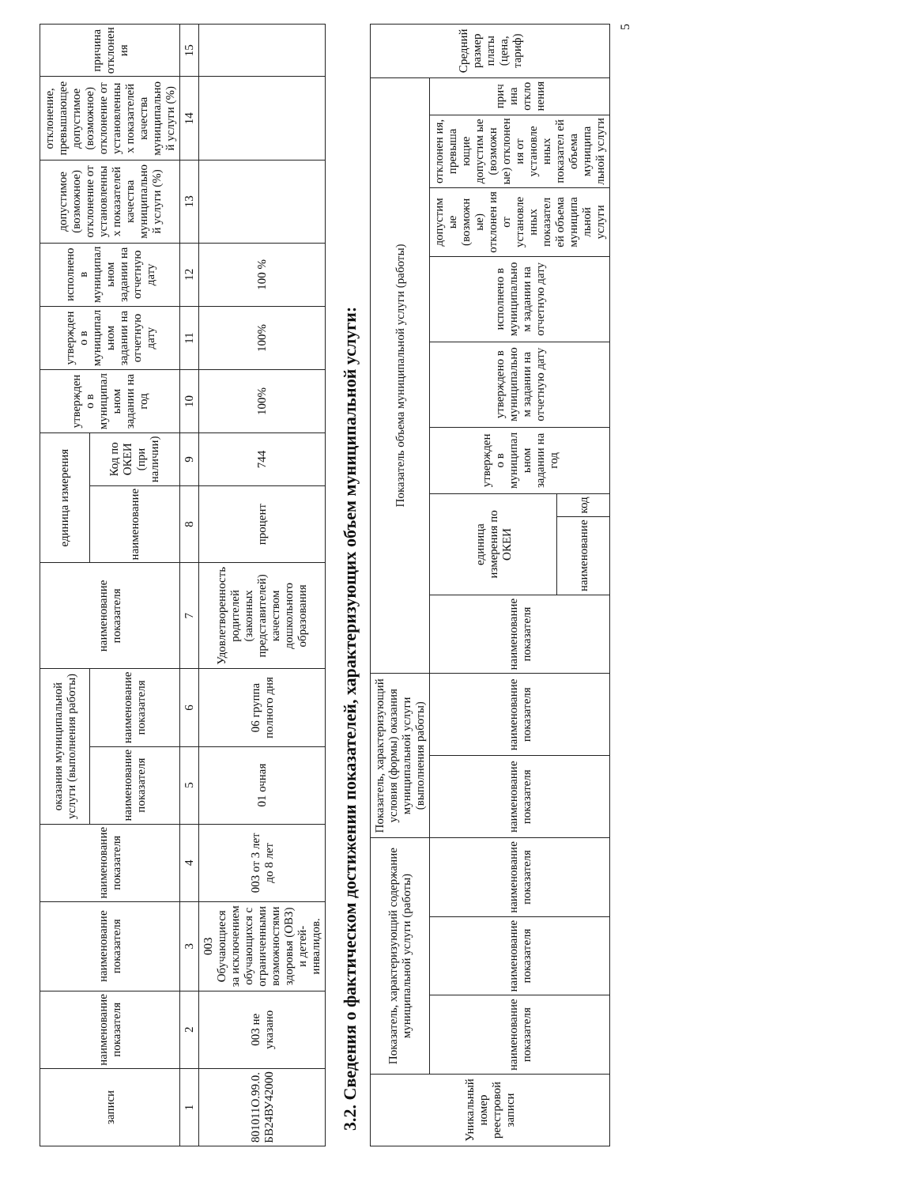| записи | наименование показателя | наименование показателя | наименование показателя | оказания муниципальной услуги (выполнения работы) | | наименование показателя | единица измерения | | утвержден о в муниципал ьном задании на год | утвержден о в муниципал ьном задании на отчетную дату | исполнено в муниципал ьном задании на отчетную дату | допустимое (возможное) отклонение от установленны х показателей качества муниципально й услуги (%) | отклонение, превышающее допустимое (возможное) отклонение от установленны х показателей качества муниципально й услуги (%) | причина отклонен ия |
| --- | --- | --- | --- | --- | --- | --- | --- | --- | --- | --- | --- | --- | --- | --- |
| | | | | наименование показателя | наименование показателя | | наименование | Код по ОКЕИ (при наличии) | | | | | | |
| 1 | 2 | 3 | 4 | 5 | 6 | 7 | 8 | 9 | 10 | 11 | 12 | 13 | 14 | 15 |
| 801011О.99.0. БВ24ВУ42000 | 003 не указано | 003 Обучающиеся за исключением обучающихся с ограниченными возможностями здоровья (ОВЗ) и детей-инвалидов. | 003 от 3 лет до 8 лет | 01 очная | 06 группа полного дня | Удовлетворенность родителей (законных представителей) качеством дошкольного образования | процент | 744 | 100% | 100% | 100 % | | | |
3.2. Сведения о фактическом достижении показателей, характеризующих объем муниципальной услуги:
| Уникальный номер реестровой записи | Показатель, характеризующий содержание муниципальной услуги (работы) | | | Показатель, характеризующий условия (формы) оказания муниципальной услуги (выполнения работы) | | Показатель объема муниципальной услуги (работы) | | | | | | | | | Средний размер платы (цена, тариф) |
| --- | --- | --- | --- | --- | --- | --- | --- | --- | --- | --- | --- | --- | --- | --- | --- |
| | наименование показателя | наименование показателя | наименование показателя | наименование показателя | наименование показателя | наименование показателя | единица измерения по ОКЕИ | | утвержден о в муниципал ьном задании на год | утверждено в муниципально м задании на отчетную дату | исполнено в муниципально м задании на отчетную дату | допустим ые (возможн ые) отклонен ия от установле нных показател ей объема муниципа льной услуги | отклонен ия, превыша ющие допустим ые (возможн ые) отклонен ия от установле нных показател ей объема муниципа льной услуги | прич ина откло нения | |
| | | | | | | | наименование | код | | | | | | | |
5